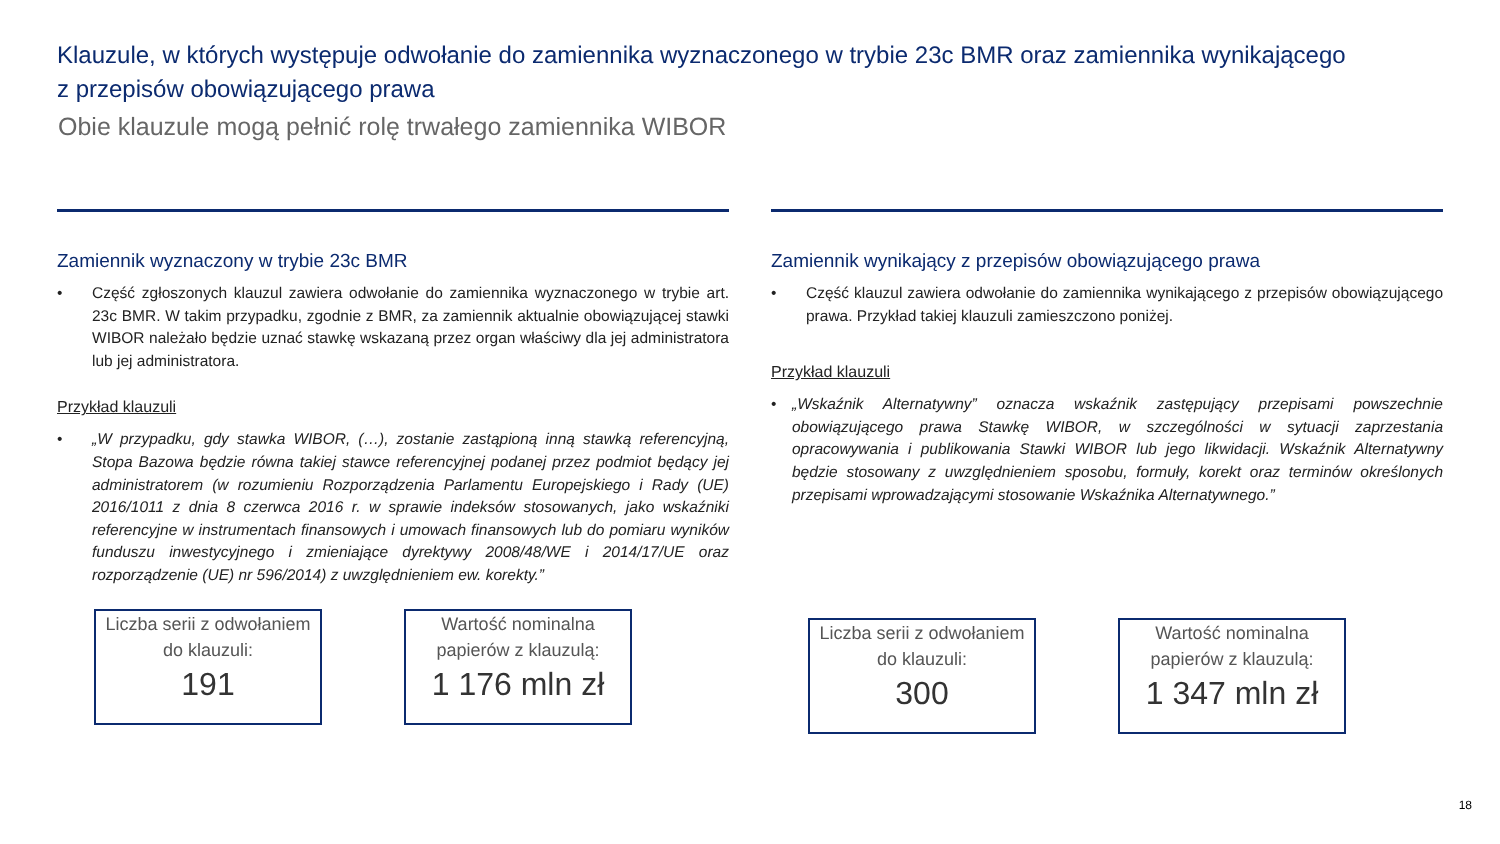Klauzule, w których występuje odwołanie do zamiennika wyznaczonego w trybie 23c BMR oraz zamiennika wynikającego z przepisów obowiązującego prawa
Obie klauzule mogą pełnić rolę trwałego zamiennika WIBOR
Zamiennik wyznaczony w trybie 23c BMR
• Część zgłoszonych klauzul zawiera odwołanie do zamiennika wyznaczonego w trybie art. 23c BMR. W takim przypadku, zgodnie z BMR, za zamiennik aktualnie obowiązującej stawki WIBOR należało będzie uznać stawkę wskazaną przez organ właściwy dla jej administratora lub jej administratora.
Przykład klauzuli
• „W przypadku, gdy stawka WIBOR, (…), zostanie zastąpioną inną stawką referencyjną, Stopa Bazowa będzie równa takiej stawce referencyjnej podanej przez podmiot będący jej administratorem (w rozumieniu Rozporządzenia Parlamentu Europejskiego i Rady (UE) 2016/1011 z dnia 8 czerwca 2016 r. w sprawie indeksów stosowanych, jako wskaźniki referencyjne w instrumentach finansowych i umowach finansowych lub do pomiaru wyników funduszu inwestycyjnego i zmieniające dyrektywy 2008/48/WE i 2014/17/UE oraz rozporządzenie (UE) nr 596/2014) z uwzględnieniem ew. korekty.”
Liczba serii z odwołaniem do klauzuli:
191
Wartość nominalna papierów z klauzulą:
1 176 mln zł
Zamiennik wynikający z przepisów obowiązującego prawa
• Część klauzul zawiera odwołanie do zamiennika wynikającego z przepisów obowiązującego prawa. Przykład takiej klauzuli zamieszczono poniżej.
Przykład klauzuli
• „Wskaźnik Alternatywny” oznacza wskaźnik zastępujący przepisami powszechnie obowiązującego prawa Stawkę WIBOR, w szczególności w sytuacji zaprzestania opracowywania i publikowania Stawki WIBOR lub jego likwidacji. Wskaźnik Alternatywny będzie stosowany z uwzględnieniem sposobu, formuły, korekt oraz terminów określonych przepisami wprowadzającymi stosowanie Wskaźnika Alternatywnego.”
Liczba serii z odwołaniem do klauzuli:
300
Wartość nominalna papierów z klauzulą:
1 347 mln zł
18